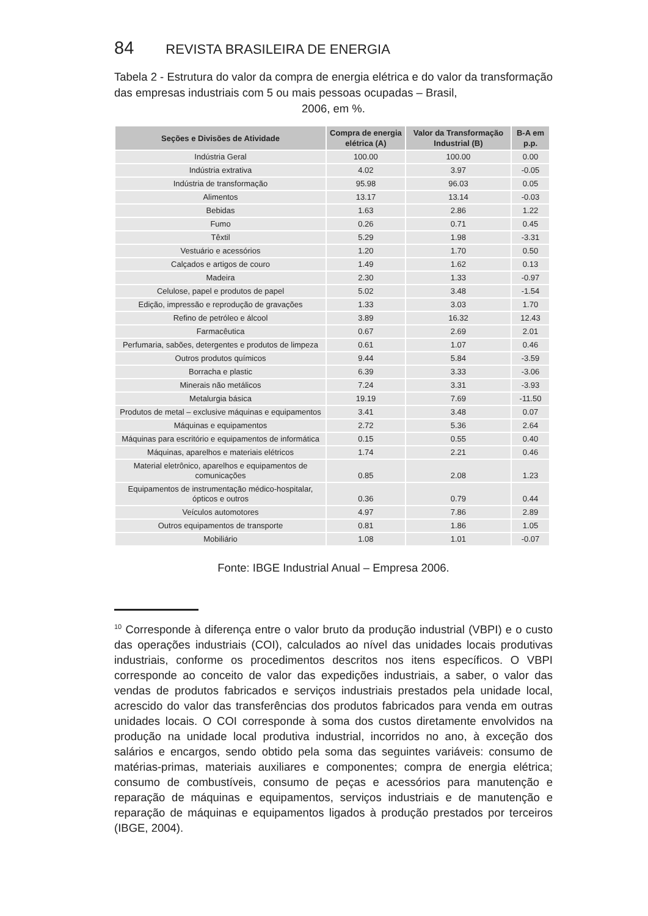84 REVISTA BRASILEIRA DE ENERGIA
Tabela 2 - Estrutura do valor da compra de energia elétrica e do valor da transformação das empresas industriais com 5 ou mais pessoas ocupadas – Brasil,
2006, em %.
| Seções e Divisões de Atividade | Compra de energia elétrica (A) | Valor da Transformação Industrial (B) | B-A em p.p. |
| --- | --- | --- | --- |
| Indústria Geral | 100.00 | 100.00 | 0.00 |
| Indústria extrativa | 4.02 | 3.97 | -0.05 |
| Indústria de transformação | 95.98 | 96.03 | 0.05 |
| Alimentos | 13.17 | 13.14 | -0.03 |
| Bebidas | 1.63 | 2.86 | 1.22 |
| Fumo | 0.26 | 0.71 | 0.45 |
| Têxtil | 5.29 | 1.98 | -3.31 |
| Vestuário e acessórios | 1.20 | 1.70 | 0.50 |
| Calçados e artigos de couro | 1.49 | 1.62 | 0.13 |
| Madeira | 2.30 | 1.33 | -0.97 |
| Celulose, papel e produtos de papel | 5.02 | 3.48 | -1.54 |
| Edição, impressão e reprodução de gravações | 1.33 | 3.03 | 1.70 |
| Refino de petróleo e álcool | 3.89 | 16.32 | 12.43 |
| Farmacêutica | 0.67 | 2.69 | 2.01 |
| Perfumaria, sabões, detergentes e produtos de limpeza | 0.61 | 1.07 | 0.46 |
| Outros produtos químicos | 9.44 | 5.84 | -3.59 |
| Borracha e plastic | 6.39 | 3.33 | -3.06 |
| Minerais não metálicos | 7.24 | 3.31 | -3.93 |
| Metalurgia básica | 19.19 | 7.69 | -11.50 |
| Produtos de metal – exclusive máquinas e equipamentos | 3.41 | 3.48 | 0.07 |
| Máquinas e equipamentos | 2.72 | 5.36 | 2.64 |
| Máquinas para escritório e equipamentos de informática | 0.15 | 0.55 | 0.40 |
| Máquinas, aparelhos e materiais elétricos | 1.74 | 2.21 | 0.46 |
| Material eletrônico, aparelhos e equipamentos de comunicações | 0.85 | 2.08 | 1.23 |
| Equipamentos de instrumentação médico-hospitalar, ópticos e outros | 0.36 | 0.79 | 0.44 |
| Veículos automotores | 4.97 | 7.86 | 2.89 |
| Outros equipamentos de transporte | 0.81 | 1.86 | 1.05 |
| Mobiliário | 1.08 | 1.01 | -0.07 |
Fonte: IBGE Industrial Anual – Empresa 2006.
<sup>10</sup> Corresponde à diferença entre o valor bruto da produção industrial (VBPI) e o custo das operações industriais (COI), calculados ao nível das unidades locais produtivas industriais, conforme os procedimentos descritos nos itens específicos. O VBPI corresponde ao conceito de valor das expedições industriais, a saber, o valor das vendas de produtos fabricados e serviços industriais prestados pela unidade local, acrescido do valor das transferências dos produtos fabricados para venda em outras unidades locais. O COI corresponde à soma dos custos diretamente envolvidos na produção na unidade local produtiva industrial, incorridos no ano, à exceção dos salários e encargos, sendo obtido pela soma das seguintes variáveis: consumo de matérias-primas, materiais auxiliares e componentes; compra de energia elétrica; consumo de combustíveis, consumo de peças e acessórios para manutenção e reparação de máquinas e equipamentos, serviços industriais e de manutenção e reparação de máquinas e equipamentos ligados à produção prestados por terceiros (IBGE, 2004).